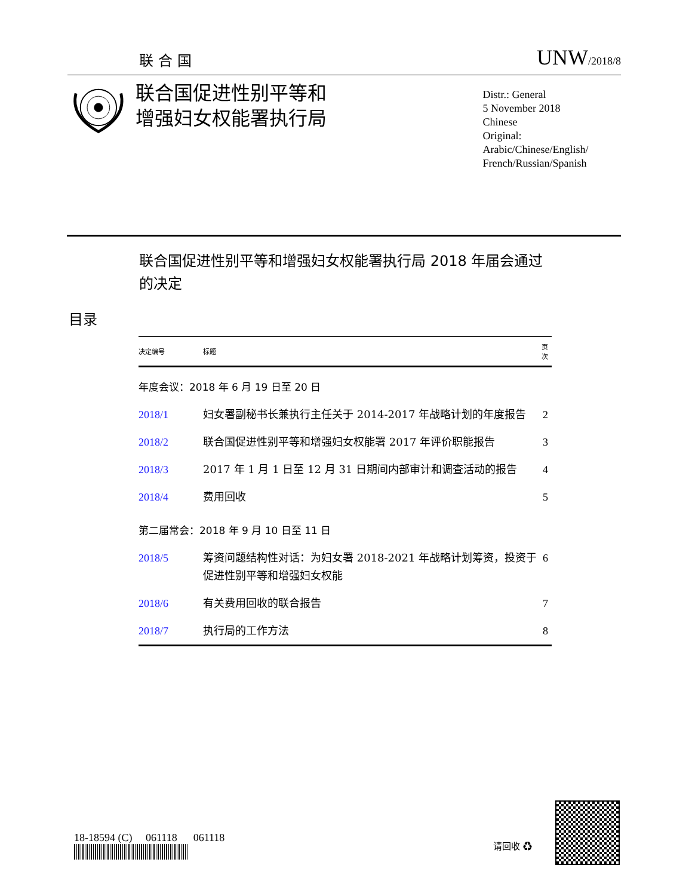联合国 UNW/2018/8
联合国促进性别平等和
增强妇女权能署执行局
Distr.: General
5 November 2018
Chinese
Original: Arabic/Chinese/English/
French/Russian/Spanish
联合国促进性别平等和增强妇女权能署执行局 2018 年届会通过的决定
目录
| 决定编号 | 标题 | 页次 |
| --- | --- | --- |
| 年度会议：2018 年 6 月 19 日至 20 日 | | |
| 2018/1 | 妇女署副秘书长兼执行主任关于 2014-2017 年战略计划的年度报告 | 2 |
| 2018/2 | 联合国促进性别平等和增强妇女权能署 2017 年评价职能报告 | 3 |
| 2018/3 | 2017 年 1 月 1 日至 12 月 31 日期间内部审计和调查活动的报告 | 4 |
| 2018/4 | 费用回收 | 5 |
| 第二届常会：2018 年 9 月 10 日至 11 日 | | |
| 2018/5 | 筹资问题结构性对话：为妇女署 2018-2021 年战略计划筹资，投资于促进性别平等和增强妇女权能 | 6 |
| 2018/6 | 有关费用回收的联合报告 | 7 |
| 2018/7 | 执行局的工作方法 | 8 |
18-18594 (C) 061118 061118
请回收 ♻